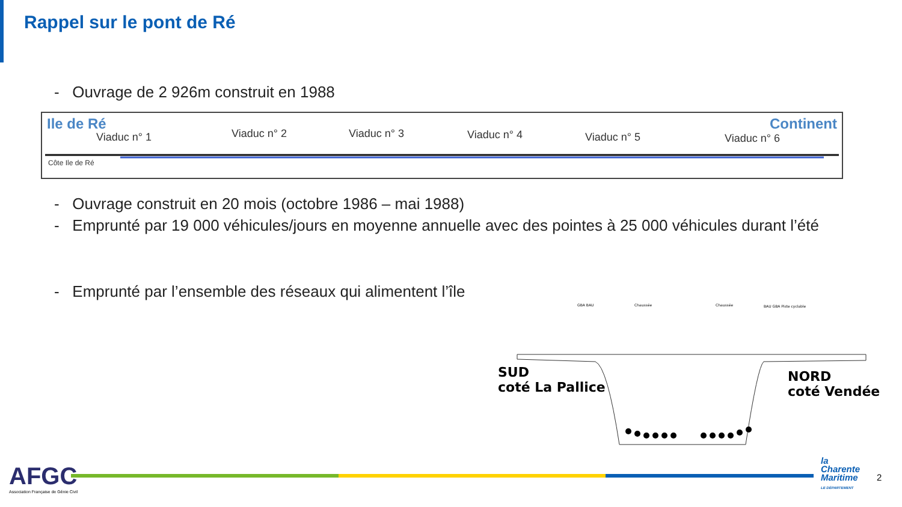Rappel sur le pont de Ré
- Ouvrage de 2 926m construit en 1988
Ile de Ré Continent
Viaduc n° 1 Viaduc n° 2 Viaduc n° 3 Viaduc n° 4 Viaduc n° 5 Viaduc n° 6
Côte Ile de Ré
- Ouvrage construit en 20 mois (octobre 1986 – mai 1988)
- Emprunté par 19 000 véhicules/jours en moyenne annuelle avec des pointes à 25 000 véhicules durant l’été
- Emprunté par l’ensemble des réseaux qui alimentent l’île
GBA BAU
Chaussée
Chaussée
BAU GBA Piste cyclable
SUD
coté La Pallice
NORD
coté Vendée
AFGC
Association Française de Génie Civil
la
Charente
Maritime
LE DÉPARTEMENT
2